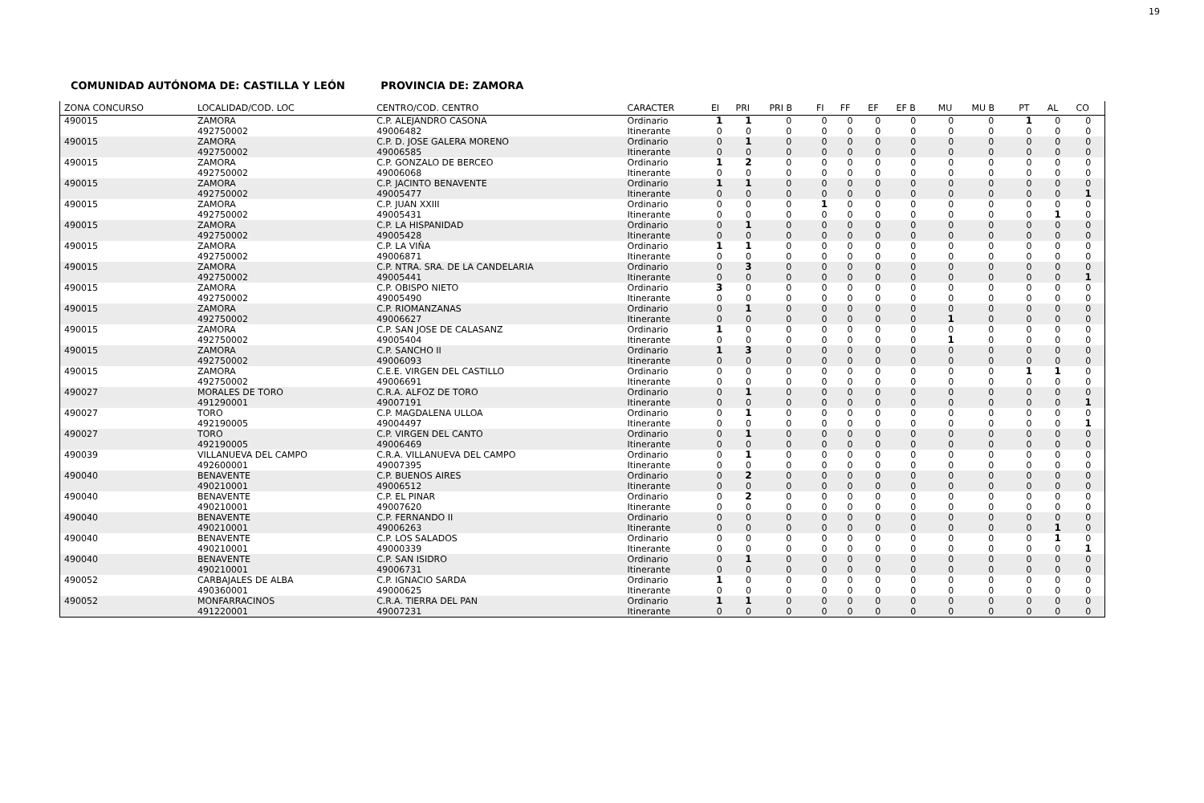19
COMUNIDAD AUTÓNOMA DE: CASTILLA Y LEÓN PROVINCIA DE: ZAMORA
| ZONA CONCURSO | LOCALIDAD/COD. LOC | CENTRO/COD. CENTRO | CARACTER | EI | PRI | PRI B | FI | FF | EF | EF B | MU | MU B | PT | AL | CO |
| --- | --- | --- | --- | --- | --- | --- | --- | --- | --- | --- | --- | --- | --- | --- | --- |
| 490015 | ZAMORA 492750002 | C.P. ALEJANDRO CASONA 49006482 | Ordinario Itinerante | 1 0 | 1 0 | 0 0 | 0 0 | 0 0 | 0 0 | 0 0 | 0 0 | 0 0 | 1 0 | 0 0 | 0 0 |
| 490015 | ZAMORA 492750002 | C.P. D. JOSE GALERA MORENO 49006585 | Ordinario Itinerante | 0 0 | 1 0 | 0 0 | 0 0 | 0 0 | 0 0 | 0 0 | 0 0 | 0 0 | 0 0 | 0 0 | 0 0 |
| 490015 | ZAMORA 492750002 | C.P. GONZALO DE BERCEO 49006068 | Ordinario Itinerante | 1 0 | 2 0 | 0 0 | 0 0 | 0 0 | 0 0 | 0 0 | 0 0 | 0 0 | 0 0 | 0 0 | 0 0 |
| 490015 | ZAMORA 492750002 | C.P. JACINTO BENAVENTE 49005477 | Ordinario Itinerante | 1 0 | 1 0 | 0 0 | 0 0 | 0 0 | 0 0 | 0 0 | 0 0 | 0 0 | 0 0 | 0 0 | 0 1 |
| 490015 | ZAMORA 492750002 | C.P. JUAN XXIII 49005431 | Ordinario Itinerante | 0 0 | 0 0 | 0 0 | 1 0 | 0 0 | 0 0 | 0 0 | 0 0 | 0 0 | 0 0 | 0 1 | 0 0 |
| 490015 | ZAMORA 492750002 | C.P. LA HISPANIDAD 49005428 | Ordinario Itinerante | 0 0 | 1 0 | 0 0 | 0 0 | 0 0 | 0 0 | 0 0 | 0 0 | 0 0 | 0 0 | 0 0 | 0 0 |
| 490015 | ZAMORA 492750002 | C.P. LA VIÑA 49006871 | Ordinario Itinerante | 1 0 | 1 0 | 0 0 | 0 0 | 0 0 | 0 0 | 0 0 | 0 0 | 0 0 | 0 0 | 0 0 | 0 0 |
| 490015 | ZAMORA 492750002 | C.P. NTRA. SRA. DE LA CANDELARIA 49005441 | Ordinario Itinerante | 0 0 | 3 0 | 0 0 | 0 0 | 0 0 | 0 0 | 0 0 | 0 0 | 0 0 | 0 0 | 0 0 | 0 1 |
| 490015 | ZAMORA 492750002 | C.P. OBISPO NIETO 49005490 | Ordinario Itinerante | 3 0 | 0 0 | 0 0 | 0 0 | 0 0 | 0 0 | 0 0 | 0 0 | 0 0 | 0 0 | 0 0 | 0 0 |
| 490015 | ZAMORA 492750002 | C.P. RIOMANZANAS 49006627 | Ordinario Itinerante | 0 0 | 1 0 | 0 0 | 0 0 | 0 0 | 0 0 | 0 0 | 0 1 | 0 0 | 0 0 | 0 0 | 0 0 |
| 490015 | ZAMORA 492750002 | C.P. SAN JOSE DE CALASANZ 49005404 | Ordinario Itinerante | 1 0 | 0 0 | 0 0 | 0 0 | 0 0 | 0 0 | 0 0 | 0 1 | 0 0 | 0 0 | 0 0 | 0 0 |
| 490015 | ZAMORA 492750002 | C.P. SANCHO II 49006093 | Ordinario Itinerante | 1 0 | 3 0 | 0 0 | 0 0 | 0 0 | 0 0 | 0 0 | 0 0 | 0 0 | 0 0 | 0 0 | 0 0 |
| 490015 | ZAMORA 492750002 | C.E.E. VIRGEN DEL CASTILLO 49006691 | Ordinario Itinerante | 0 0 | 0 0 | 0 0 | 0 0 | 0 0 | 0 0 | 0 0 | 0 0 | 0 0 | 1 0 | 1 0 | 0 0 |
| 490027 | MORALES DE TORO 491290001 | C.R.A. ALFOZ DE TORO 49007191 | Ordinario Itinerante | 0 0 | 1 0 | 0 0 | 0 0 | 0 0 | 0 0 | 0 0 | 0 0 | 0 0 | 0 0 | 0 0 | 0 1 |
| 490027 | TORO 492190005 | C.P. MAGDALENA ULLOA 49004497 | Ordinario Itinerante | 0 0 | 1 0 | 0 0 | 0 0 | 0 0 | 0 0 | 0 0 | 0 0 | 0 0 | 0 0 | 0 0 | 0 1 |
| 490027 | TORO 492190005 | C.P. VIRGEN DEL CANTO 49006469 | Ordinario Itinerante | 0 0 | 1 0 | 0 0 | 0 0 | 0 0 | 0 0 | 0 0 | 0 0 | 0 0 | 0 0 | 0 0 | 0 0 |
| 490039 | VILLANUEVA DEL CAMPO 492600001 | C.R.A. VILLANUEVA DEL CAMPO 49007395 | Ordinario Itinerante | 0 0 | 1 0 | 0 0 | 0 0 | 0 0 | 0 0 | 0 0 | 0 0 | 0 0 | 0 0 | 0 0 | 0 0 |
| 490040 | BENAVENTE 490210001 | C.P. BUENOS AIRES 49006512 | Ordinario Itinerante | 0 0 | 2 0 | 0 0 | 0 0 | 0 0 | 0 0 | 0 0 | 0 0 | 0 0 | 0 0 | 0 0 | 0 0 |
| 490040 | BENAVENTE 490210001 | C.P. EL PINAR 49007620 | Ordinario Itinerante | 0 0 | 2 0 | 0 0 | 0 0 | 0 0 | 0 0 | 0 0 | 0 0 | 0 0 | 0 0 | 0 0 | 0 0 |
| 490040 | BENAVENTE 490210001 | C.P. FERNANDO II 49006263 | Ordinario Itinerante | 0 0 | 0 0 | 0 0 | 0 0 | 0 0 | 0 0 | 0 0 | 0 0 | 0 0 | 0 0 | 0 1 | 0 0 |
| 490040 | BENAVENTE 490210001 | C.P. LOS SALADOS 49000339 | Ordinario Itinerante | 0 0 | 0 0 | 0 0 | 0 0 | 0 0 | 0 0 | 0 0 | 0 0 | 0 0 | 0 0 | 1 0 | 0 1 |
| 490040 | BENAVENTE 490210001 | C.P. SAN ISIDRO 49006731 | Ordinario Itinerante | 0 0 | 1 0 | 0 0 | 0 0 | 0 0 | 0 0 | 0 0 | 0 0 | 0 0 | 0 0 | 0 0 | 0 0 |
| 490052 | CARBAJALES DE ALBA 490360001 | C.P. IGNACIO SARDA 49000625 | Ordinario Itinerante | 1 0 | 0 0 | 0 0 | 0 0 | 0 0 | 0 0 | 0 0 | 0 0 | 0 0 | 0 0 | 0 0 | 0 0 |
| 490052 | MONFARRACINOS 491220001 | C.R.A. TIERRA DEL PAN 49007231 | Ordinario Itinerante | 1 0 | 1 0 | 0 0 | 0 0 | 0 0 | 0 0 | 0 0 | 0 0 | 0 0 | 0 0 | 0 0 | 0 0 |